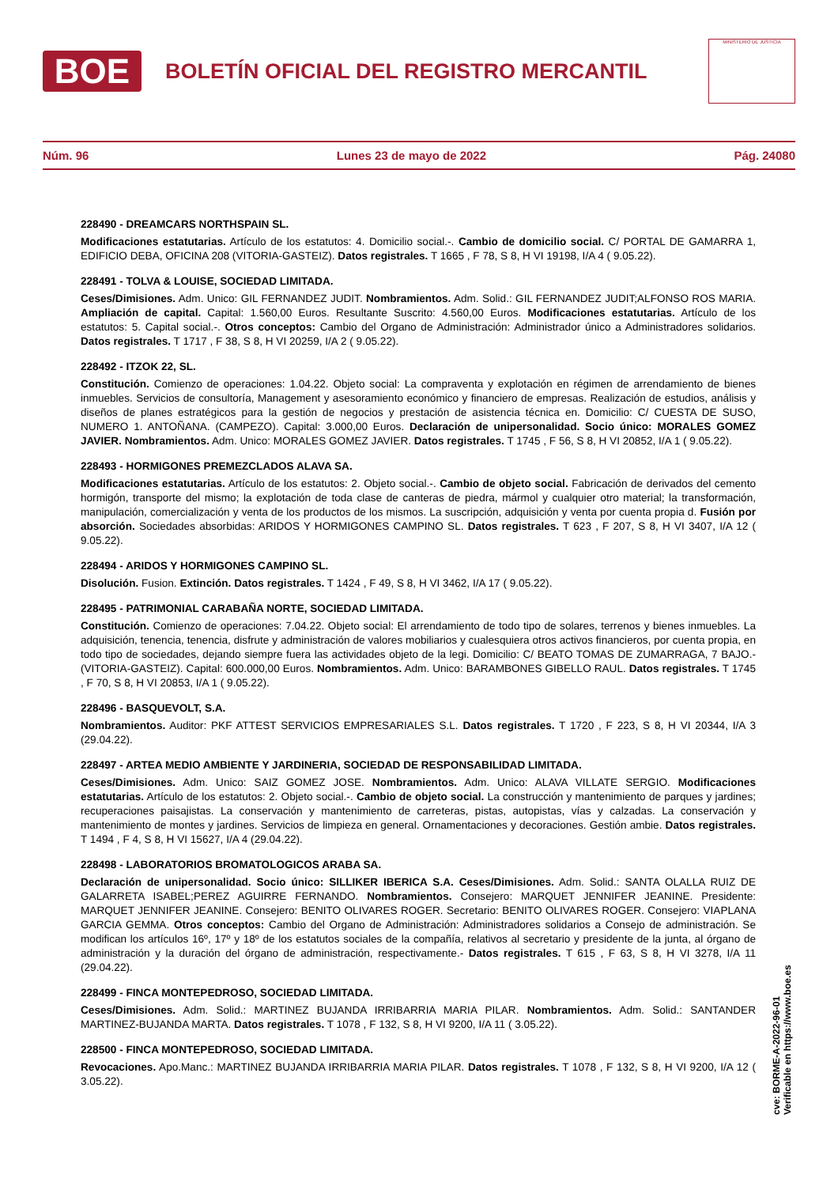BOE
BOLETÍN OFICIAL DEL REGISTRO MERCANTIL
MINISTERIO DE JUSTICIA
Núm. 96 Lunes 23 de mayo de 2022 Pág. 24080
228490 - DREAMCARS NORTHSPAIN SL.
Modificaciones estatutarias. Artículo de los estatutos: 4. Domicilio social.-. Cambio de domicilio social. C/ PORTAL DE GAMARRA 1, EDIFICIO DEBA, OFICINA 208 (VITORIA-GASTEIZ). Datos registrales. T 1665 , F 78, S 8, H VI 19198, I/A 4 ( 9.05.22).
228491 - TOLVA & LOUISE, SOCIEDAD LIMITADA.
Ceses/Dimisiones. Adm. Unico: GIL FERNANDEZ JUDIT. Nombramientos. Adm. Solid.: GIL FERNANDEZ JUDIT;ALFONSO ROS MARIA. Ampliación de capital. Capital: 1.560,00 Euros. Resultante Suscrito: 4.560,00 Euros. Modificaciones estatutarias. Artículo de los estatutos: 5. Capital social.-. Otros conceptos: Cambio del Organo de Administración: Administrador único a Administradores solidarios. Datos registrales. T 1717 , F 38, S 8, H VI 20259, I/A 2 ( 9.05.22).
228492 - ITZOK 22, SL.
Constitución. Comienzo de operaciones: 1.04.22. Objeto social: La compraventa y explotación en régimen de arrendamiento de bienes inmuebles. Servicios de consultoría, Management y asesoramiento económico y financiero de empresas. Realización de estudios, análisis y diseños de planes estratégicos para la gestión de negocios y prestación de asistencia técnica en. Domicilio: C/ CUESTA DE SUSO, NUMERO 1. ANTOÑANA. (CAMPEZO). Capital: 3.000,00 Euros. Declaración de unipersonalidad. Socio único: MORALES GOMEZ JAVIER. Nombramientos. Adm. Unico: MORALES GOMEZ JAVIER. Datos registrales. T 1745 , F 56, S 8, H VI 20852, I/A 1 ( 9.05.22).
228493 - HORMIGONES PREMEZCLADOS ALAVA SA.
Modificaciones estatutarias. Artículo de los estatutos: 2. Objeto social.-. Cambio de objeto social. Fabricación de derivados del cemento hormigón, transporte del mismo; la explotación de toda clase de canteras de piedra, mármol y cualquier otro material; la transformación, manipulación, comercialización y venta de los productos de los mismos. La suscripción, adquisición y venta por cuenta propia d. Fusión por absorción. Sociedades absorbidas: ARIDOS Y HORMIGONES CAMPINO SL. Datos registrales. T 623 , F 207, S 8, H VI 3407, I/A 12 ( 9.05.22).
228494 - ARIDOS Y HORMIGONES CAMPINO SL.
Disolución. Fusion. Extinción. Datos registrales. T 1424 , F 49, S 8, H VI 3462, I/A 17 ( 9.05.22).
228495 - PATRIMONIAL CARABAÑA NORTE, SOCIEDAD LIMITADA.
Constitución. Comienzo de operaciones: 7.04.22. Objeto social: El arrendamiento de todo tipo de solares, terrenos y bienes inmuebles. La adquisición, tenencia, tenencia, disfrute y administración de valores mobiliarios y cualesquiera otros activos financieros, por cuenta propia, en todo tipo de sociedades, dejando siempre fuera las actividades objeto de la legi. Domicilio: C/ BEATO TOMAS DE ZUMARRAGA, 7 BAJO.- (VITORIA-GASTEIZ). Capital: 600.000,00 Euros. Nombramientos. Adm. Unico: BARAMBONES GIBELLO RAUL. Datos registrales. T 1745 , F 70, S 8, H VI 20853, I/A 1 ( 9.05.22).
228496 - BASQUEVOLT, S.A.
Nombramientos. Auditor: PKF ATTEST SERVICIOS EMPRESARIALES S.L. Datos registrales. T 1720 , F 223, S 8, H VI 20344, I/A 3 (29.04.22).
228497 - ARTEA MEDIO AMBIENTE Y JARDINERIA, SOCIEDAD DE RESPONSABILIDAD LIMITADA.
Ceses/Dimisiones. Adm. Unico: SAIZ GOMEZ JOSE. Nombramientos. Adm. Unico: ALAVA VILLATE SERGIO. Modificaciones estatutarias. Artículo de los estatutos: 2. Objeto social.-. Cambio de objeto social. La construcción y mantenimiento de parques y jardines; recuperaciones paisajistas. La conservación y mantenimiento de carreteras, pistas, autopistas, vías y calzadas. La conservación y mantenimiento de montes y jardines. Servicios de limpieza en general. Ornamentaciones y decoraciones. Gestión ambie. Datos registrales. T 1494 , F 4, S 8, H VI 15627, I/A 4 (29.04.22).
228498 - LABORATORIOS BROMATOLOGICOS ARABA SA.
Declaración de unipersonalidad. Socio único: SILLIKER IBERICA S.A. Ceses/Dimisiones. Adm. Solid.: SANTA OLALLA RUIZ DE GALARRETA ISABEL;PEREZ AGUIRRE FERNANDO. Nombramientos. Consejero: MARQUET JENNIFER JEANINE. Presidente: MARQUET JENNIFER JEANINE. Consejero: BENITO OLIVARES ROGER. Secretario: BENITO OLIVARES ROGER. Consejero: VIAPLANA GARCIA GEMMA. Otros conceptos: Cambio del Organo de Administración: Administradores solidarios a Consejo de administración. Se modifican los artículos 16º, 17º y 18º de los estatutos sociales de la compañía, relativos al secretario y presidente de la junta, al órgano de administración y la duración del órgano de administración, respectivamente.- Datos registrales. T 615 , F 63, S 8, H VI 3278, I/A 11 (29.04.22).
228499 - FINCA MONTEPEDROSO, SOCIEDAD LIMITADA.
Ceses/Dimisiones. Adm. Solid.: MARTINEZ BUJANDA IRRIBARRIA MARIA PILAR. Nombramientos. Adm. Solid.: SANTANDER MARTINEZ-BUJANDA MARTA. Datos registrales. T 1078 , F 132, S 8, H VI 9200, I/A 11 ( 3.05.22).
228500 - FINCA MONTEPEDROSO, SOCIEDAD LIMITADA.
Revocaciones. Apo.Manc.: MARTINEZ BUJANDA IRRIBARRIA MARIA PILAR. Datos registrales. T 1078 , F 132, S 8, H VI 9200, I/A 12 ( 3.05.22).
cve: BORME-A-2022-96-01
Verificable en https://www.boe.es